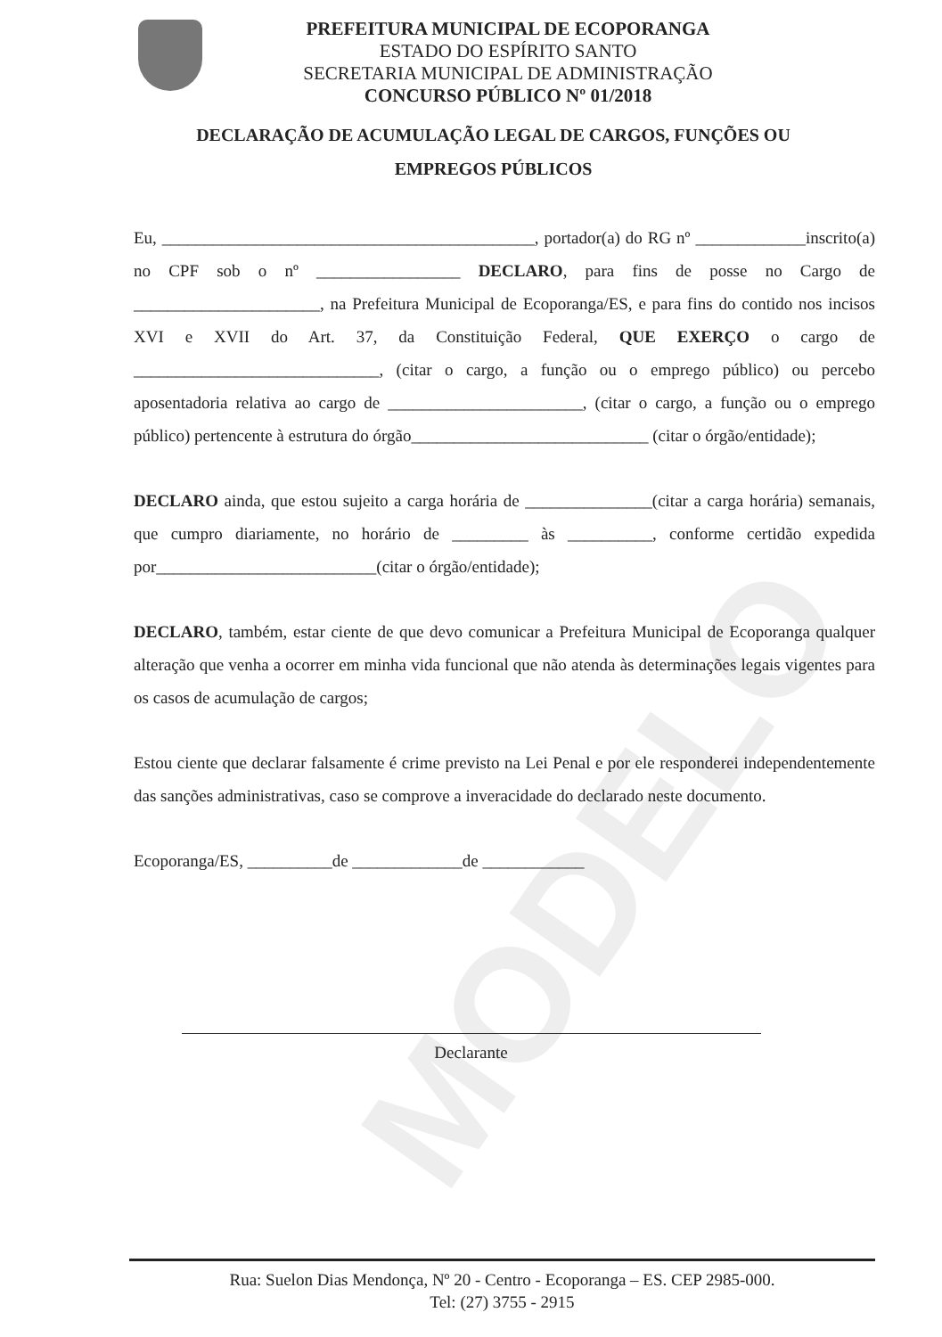MODELO
PREFEITURA MUNICIPAL DE ECOPORANGA
ESTADO DO ESPÍRITO SANTO
SECRETARIA MUNICIPAL DE ADMINISTRAÇÃO
CONCURSO PÚBLICO Nº 01/2018
DECLARAÇÃO DE ACUMULAÇÃO LEGAL DE CARGOS, FUNÇÕES OU EMPREGOS PÚBLICOS
Eu, ____________________________________________, portador(a) do RG nº _____________inscrito(a) no CPF sob o nº _________________ DECLARO, para fins de posse no Cargo de ______________________, na Prefeitura Municipal de Ecoporanga/ES, e para fins do contido nos incisos XVI e XVII do Art. 37, da Constituição Federal, QUE EXERÇO o cargo de _____________________________, (citar o cargo, a função ou o emprego público) ou percebo aposentadoria relativa ao cargo de _______________________, (citar o cargo, a função ou o emprego público) pertencente à estrutura do órgão____________________________ (citar o órgão/entidade);
DECLARO ainda, que estou sujeito a carga horária de _______________(citar a carga horária) semanais, que cumpro diariamente, no horário de _________ às __________, conforme certidão expedida por__________________________(citar o órgão/entidade);
DECLARO, também, estar ciente de que devo comunicar a Prefeitura Municipal de Ecoporanga qualquer alteração que venha a ocorrer em minha vida funcional que não atenda às determinações legais vigentes para os casos de acumulação de cargos;
Estou ciente que declarar falsamente é crime previsto na Lei Penal e por ele responderei independentemente das sanções administrativas, caso se comprove a inveracidade do declarado neste documento.
Ecoporanga/ES, __________de _____________de ____________
Declarante
Rua: Suelon Dias Mendonça, Nº 20 - Centro - Ecoporanga – ES. CEP 2985-000.
Tel: (27) 3755 - 2915